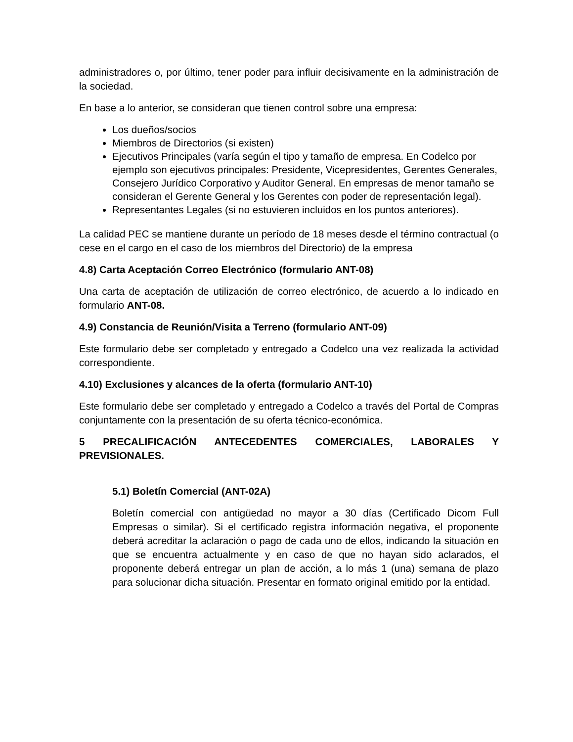administradores o, por último, tener poder para influir decisivamente en la administración de la sociedad.
En base a lo anterior, se consideran que tienen control sobre una empresa:
Los dueños/socios
Miembros de Directorios (si existen)
Ejecutivos Principales (varía según el tipo y tamaño de empresa. En Codelco por ejemplo son ejecutivos principales: Presidente, Vicepresidentes, Gerentes Generales, Consejero Jurídico Corporativo y Auditor General. En empresas de menor tamaño se consideran el Gerente General y los Gerentes con poder de representación legal).
Representantes Legales (si no estuvieren incluidos en los puntos anteriores).
La calidad PEC se mantiene durante un período de 18 meses desde el término contractual (o cese en el cargo en el caso de los miembros del Directorio) de la empresa
4.8) Carta Aceptación Correo Electrónico (formulario ANT-08)
Una carta de aceptación de utilización de correo electrónico, de acuerdo a lo indicado en formulario ANT-08.
4.9) Constancia de Reunión/Visita a Terreno (formulario ANT-09)
Este formulario debe ser completado y entregado a Codelco una vez realizada la actividad correspondiente.
4.10) Exclusiones y alcances de la oferta (formulario ANT-10)
Este formulario debe ser completado y entregado a Codelco a través del Portal de Compras conjuntamente con la presentación de su oferta técnico-económica.
5 PRECALIFICACIÓN ANTECEDENTES COMERCIALES, LABORALES Y PREVISIONALES.
5.1) Boletín Comercial (ANT-02A)
Boletín comercial con antigüedad no mayor a 30 días (Certificado Dicom Full Empresas o similar). Si el certificado registra información negativa, el proponente deberá acreditar la aclaración o pago de cada uno de ellos, indicando la situación en que se encuentra actualmente y en caso de que no hayan sido aclarados, el proponente deberá entregar un plan de acción, a lo más 1 (una) semana de plazo para solucionar dicha situación. Presentar en formato original emitido por la entidad.